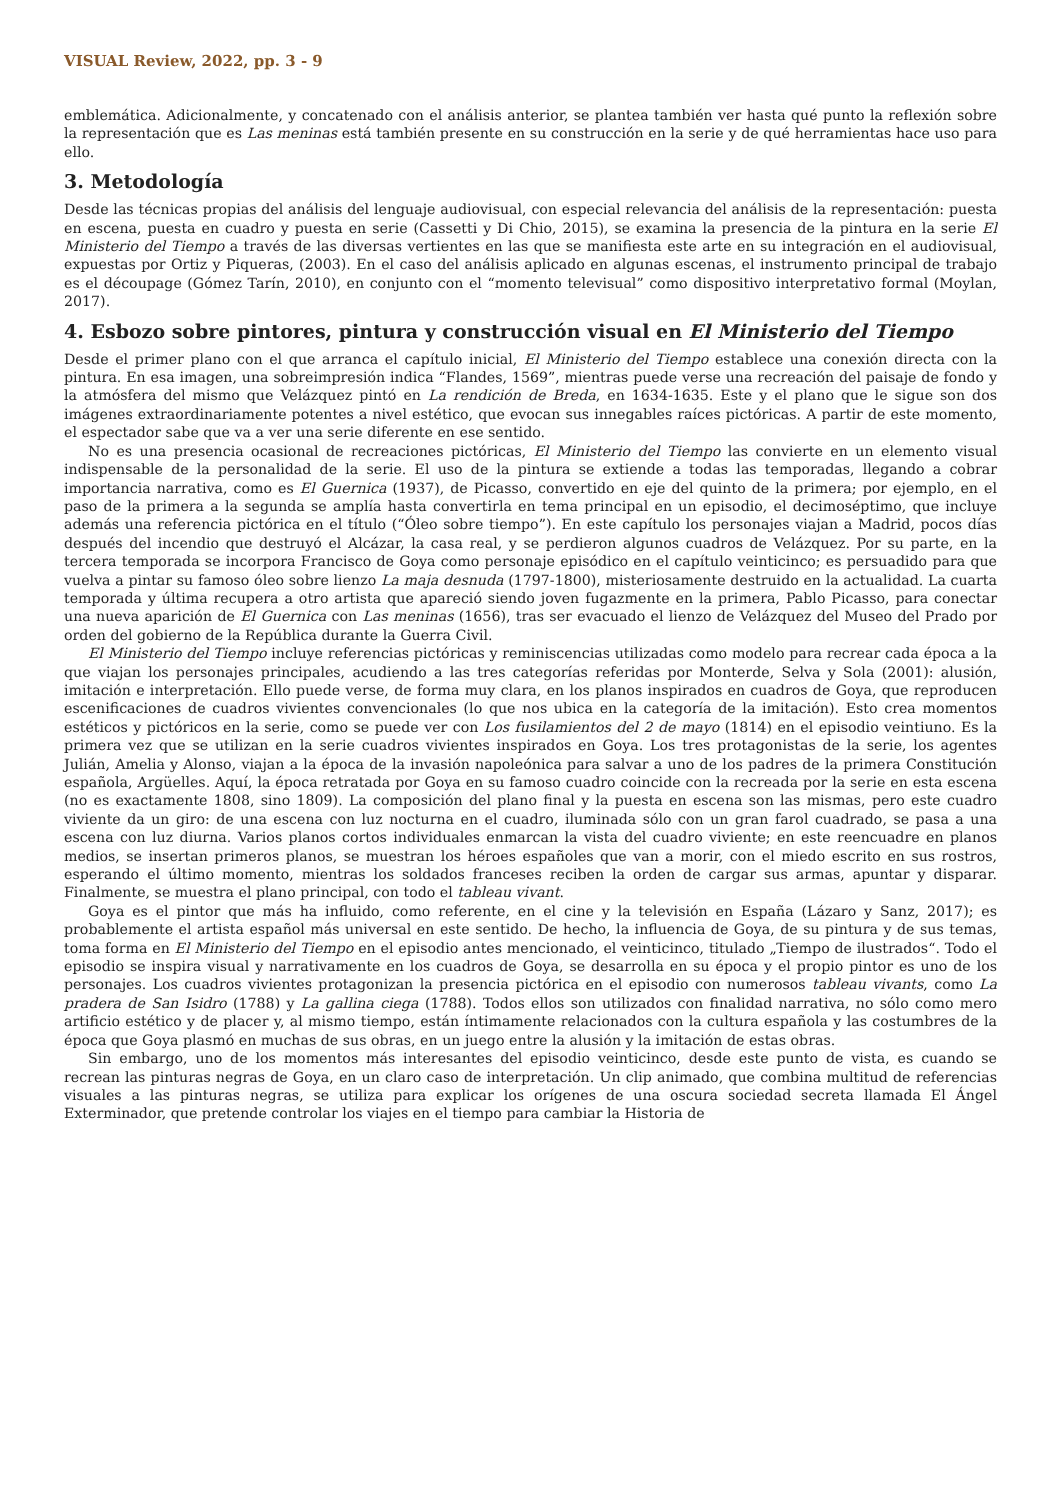VISUAL Review, 2022, pp. 3 - 9
emblemática. Adicionalmente, y concatenado con el análisis anterior, se plantea también ver hasta qué punto la reflexión sobre la representación que es Las meninas está también presente en su construcción en la serie y de qué herramientas hace uso para ello.
3. Metodología
Desde las técnicas propias del análisis del lenguaje audiovisual, con especial relevancia del análisis de la representación: puesta en escena, puesta en cuadro y puesta en serie (Cassetti y Di Chio, 2015), se examina la presencia de la pintura en la serie El Ministerio del Tiempo a través de las diversas vertientes en las que se manifiesta este arte en su integración en el audiovisual, expuestas por Ortiz y Piqueras, (2003). En el caso del análisis aplicado en algunas escenas, el instrumento principal de trabajo es el découpage (Gómez Tarín, 2010), en conjunto con el “momento televisual” como dispositivo interpretativo formal (Moylan, 2017).
4. Esbozo sobre pintores, pintura y construcción visual en El Ministerio del Tiempo
Desde el primer plano con el que arranca el capítulo inicial, El Ministerio del Tiempo establece una conexión directa con la pintura. En esa imagen, una sobreimpresión indica “Flandes, 1569”, mientras puede verse una recreación del paisaje de fondo y la atmósfera del mismo que Velázquez pintó en La rendición de Breda, en 1634-1635. Este y el plano que le sigue son dos imágenes extraordinariamente potentes a nivel estético, que evocan sus innegables raíces pictóricas. A partir de este momento, el espectador sabe que va a ver una serie diferente en ese sentido.
No es una presencia ocasional de recreaciones pictóricas, El Ministerio del Tiempo las convierte en un elemento visual indispensable de la personalidad de la serie. El uso de la pintura se extiende a todas las temporadas, llegando a cobrar importancia narrativa, como es El Guernica (1937), de Picasso, convertido en eje del quinto de la primera; por ejemplo, en el paso de la primera a la segunda se amplía hasta convertirla en tema principal en un episodio, el decimoséptimo, que incluye además una referencia pictórica en el título (“Óleo sobre tiempo”). En este capítulo los personajes viajan a Madrid, pocos días después del incendio que destruyó el Alcázar, la casa real, y se perdieron algunos cuadros de Velázquez. Por su parte, en la tercera temporada se incorpora Francisco de Goya como personaje episódico en el capítulo veinticinco; es persuadido para que vuelva a pintar su famoso óleo sobre lienzo La maja desnuda (1797-1800), misteriosamente destruido en la actualidad. La cuarta temporada y última recupera a otro artista que apareció siendo joven fugazmente en la primera, Pablo Picasso, para conectar una nueva aparición de El Guernica con Las meninas (1656), tras ser evacuado el lienzo de Velázquez del Museo del Prado por orden del gobierno de la República durante la Guerra Civil.
El Ministerio del Tiempo incluye referencias pictóricas y reminiscencias utilizadas como modelo para recrear cada época a la que viajan los personajes principales, acudiendo a las tres categorías referidas por Monterde, Selva y Sola (2001): alusión, imitación e interpretación. Ello puede verse, de forma muy clara, en los planos inspirados en cuadros de Goya, que reproducen escenificaciones de cuadros vivientes convencionales (lo que nos ubica en la categoría de la imitación). Esto crea momentos estéticos y pictóricos en la serie, como se puede ver con Los fusilamientos del 2 de mayo (1814) en el episodio veintiuno. Es la primera vez que se utilizan en la serie cuadros vivientes inspirados en Goya. Los tres protagonistas de la serie, los agentes Julián, Amelia y Alonso, viajan a la época de la invasión napoleónica para salvar a uno de los padres de la primera Constitución española, Argüelles. Aquí, la época retratada por Goya en su famoso cuadro coincide con la recreada por la serie en esta escena (no es exactamente 1808, sino 1809). La composición del plano final y la puesta en escena son las mismas, pero este cuadro viviente da un giro: de una escena con luz nocturna en el cuadro, iluminada sólo con un gran farol cuadrado, se pasa a una escena con luz diurna. Varios planos cortos individuales enmarcan la vista del cuadro viviente; en este reencuadre en planos medios, se insertan primeros planos, se muestran los héroes españoles que van a morir, con el miedo escrito en sus rostros, esperando el último momento, mientras los soldados franceses reciben la orden de cargar sus armas, apuntar y disparar. Finalmente, se muestra el plano principal, con todo el tableau vivant.
Goya es el pintor que más ha influido, como referente, en el cine y la televisión en España (Lázaro y Sanz, 2017); es probablemente el artista español más universal en este sentido. De hecho, la influencia de Goya, de su pintura y de sus temas, toma forma en El Ministerio del Tiempo en el episodio antes mencionado, el veinticinco, titulado „Tiempo de ilustrados“. Todo el episodio se inspira visual y narrativamente en los cuadros de Goya, se desarrolla en su época y el propio pintor es uno de los personajes. Los cuadros vivientes protagonizan la presencia pictórica en el episodio con numerosos tableau vivants, como La pradera de San Isidro (1788) y La gallina ciega (1788). Todos ellos son utilizados con finalidad narrativa, no sólo como mero artificio estético y de placer y, al mismo tiempo, están íntimamente relacionados con la cultura española y las costumbres de la época que Goya plasmó en muchas de sus obras, en un juego entre la alusión y la imitación de estas obras.
Sin embargo, uno de los momentos más interesantes del episodio veinticinco, desde este punto de vista, es cuando se recrean las pinturas negras de Goya, en un claro caso de interpretación. Un clip animado, que combina multitud de referencias visuales a las pinturas negras, se utiliza para explicar los orígenes de una oscura sociedad secreta llamada El Ángel Exterminador, que pretende controlar los viajes en el tiempo para cambiar la Historia de